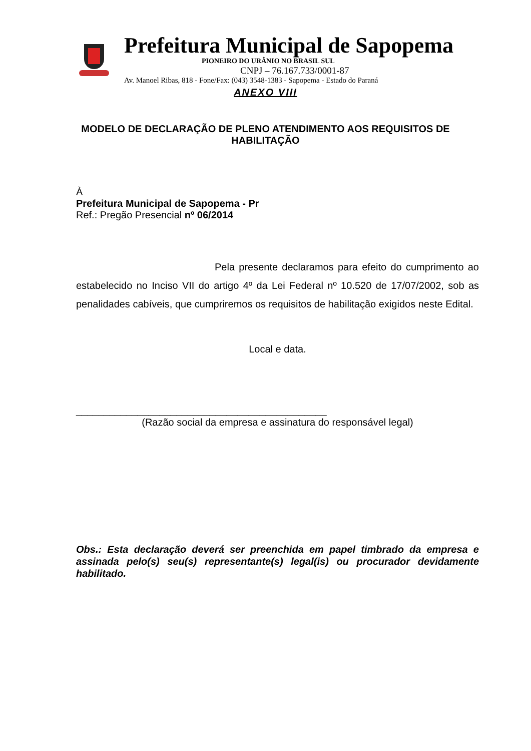Prefeitura Municipal de Sapopema
PIONEIRO DO URÂNIO NO BRASIL SUL
CNPJ – 76.167.733/0001-87
Av. Manoel Ribas, 818 - Fone/Fax: (043) 3548-1383 - Sapopema - Estado do Paraná
ANEXO VIII
MODELO DE DECLARAÇÃO DE PLENO ATENDIMENTO AOS REQUISITOS DE HABILITAÇÃO
À
Prefeitura Municipal de Sapopema - Pr
Ref.: Pregão Presencial nº 06/2014
Pela presente declaramos para efeito do cumprimento ao estabelecido no Inciso VII do artigo 4º da Lei Federal nº 10.520 de 17/07/2002, sob as penalidades cabíveis, que cumpriremos os requisitos de habilitação exigidos neste Edital.
Local e data.
_____________________________________________
(Razão social da empresa e assinatura do responsável legal)
Obs.: Esta declaração deverá ser preenchida em papel timbrado da empresa e assinada pelo(s) seu(s) representante(s) legal(is) ou procurador devidamente habilitado.